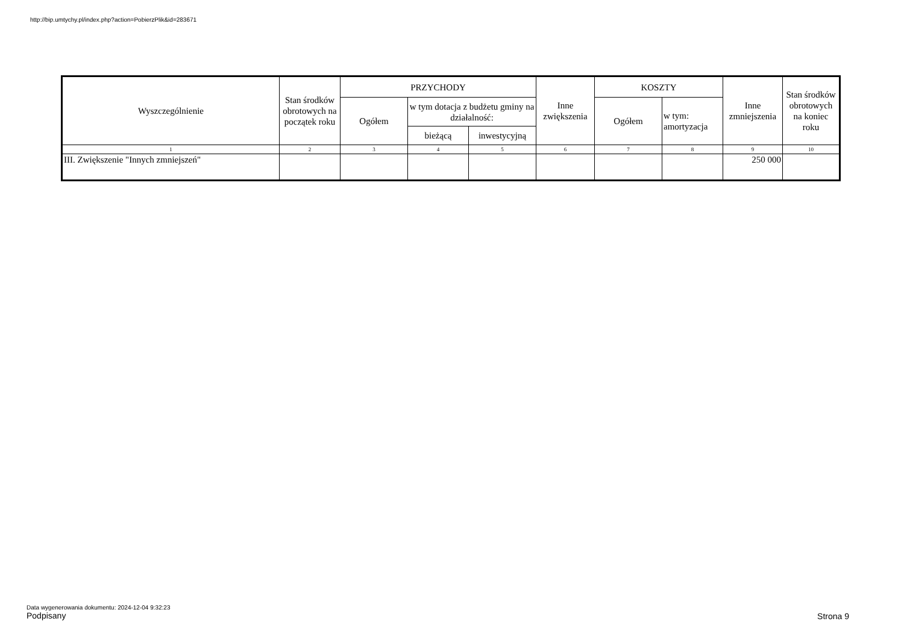http://bip.umtychy.pl/index.php?action=PobierzPlik&id=283671
| Wyszczególnienie | Stan środków obrotowych na początek roku | PRZYCHODY | | | Inne zwiększenia | KOSZTY | | Inne zmniejszenia | Stan środków obrotowych na koniec roku |
| --- | --- | --- | --- | --- | --- | --- | --- | --- | --- |
| | | Ogółem | w tym dotacja z budżetu gminy na działalność: | | | Ogółem | w tym: amortyzacja | | |
| | | | bieżącą | inwestycyjną | | | | | |
| 1 | 2 | 3 | 4 | 5 | 6 | 7 | 8 | 9 | 10 |
| III. Zwiększenie "Innych zmniejszeń" | | | | | | | | 250 000 | |
Data wygenerowania dokumentu: 2024-12-04 9:32:23
Podpisany
Strona 9